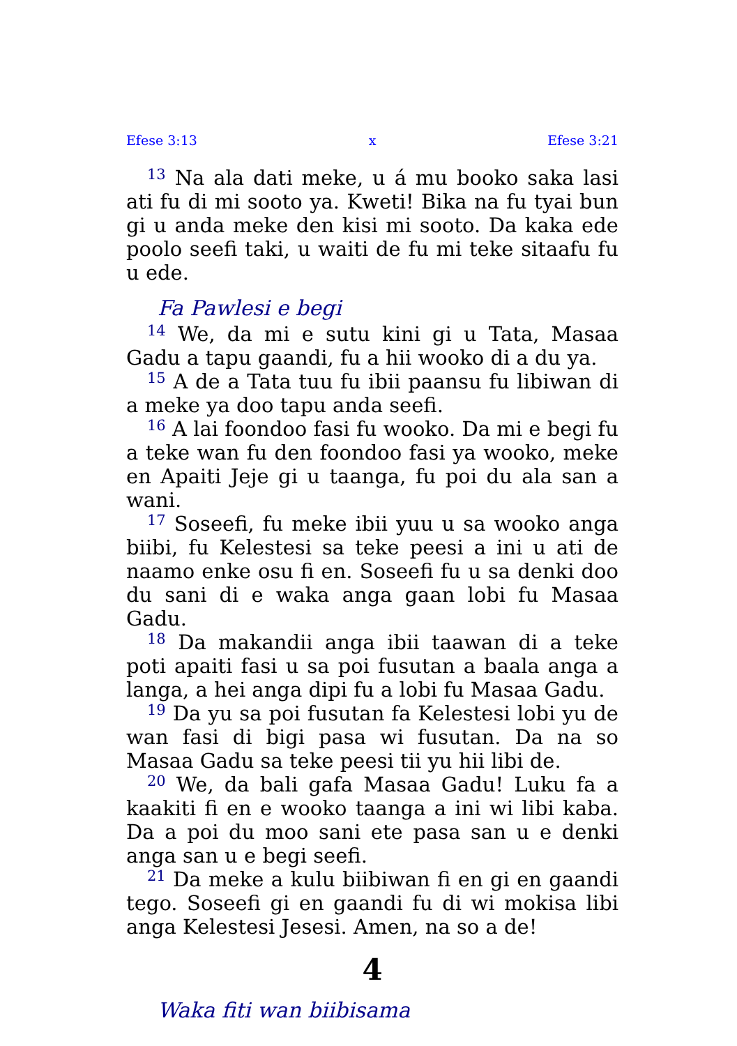Efese 3:13 x Efese 3:21
<sup>13</sup> Na ala dati meke, u á mu booko saka lasi ati fu di mi sooto ya. Kweti! Bika na fu tyai bun gi u anda meke den kisi mi sooto. Da kaka ede poolo seefi taki, u waiti de fu mi teke sitaafu fu u ede.
Fa Pawlesi e begi
<sup>14</sup> We, da mi e sutu kini gi u Tata, Masaa Gadu a tapu gaandi, fu a hii wooko di a du ya.
<sup>15</sup> A de a Tata tuu fu ibii paansu fu libiwan di a meke ya doo tapu anda seefi.
<sup>16</sup> A lai foondoo fasi fu wooko. Da mi e begi fu a teke wan fu den foondoo fasi ya wooko, meke en Apaiti Jeje gi u taanga, fu poi du ala san a wani.
<sup>17</sup> Soseefi, fu meke ibii yuu u sa wooko anga biibi, fu Kelestesi sa teke peesi a ini u ati de naamo enke osu fi en. Soseefi fu u sa denki doo du sani di e waka anga gaan lobi fu Masaa Gadu.
<sup>18</sup> Da makandii anga ibii taawan di a teke poti apaiti fasi u sa poi fusutan a baala anga a langa, a hei anga dipi fu a lobi fu Masaa Gadu.
<sup>19</sup> Da yu sa poi fusutan fa Kelestesi lobi yu de wan fasi di bigi pasa wi fusutan. Da na so Masaa Gadu sa teke peesi tii yu hii libi de.
<sup>20</sup> We, da bali gafa Masaa Gadu! Luku fa a kaakiti fi en e wooko taanga a ini wi libi kaba. Da a poi du moo sani ete pasa san u e denki anga san u e begi seefi.
<sup>21</sup> Da meke a kulu biibiwan fi en gi en gaandi tego. Soseefi gi en gaandi fu di wi mokisa libi anga Kelestesi Jesesi. Amen, na so a de!
4
Waka fiti wan biibisama